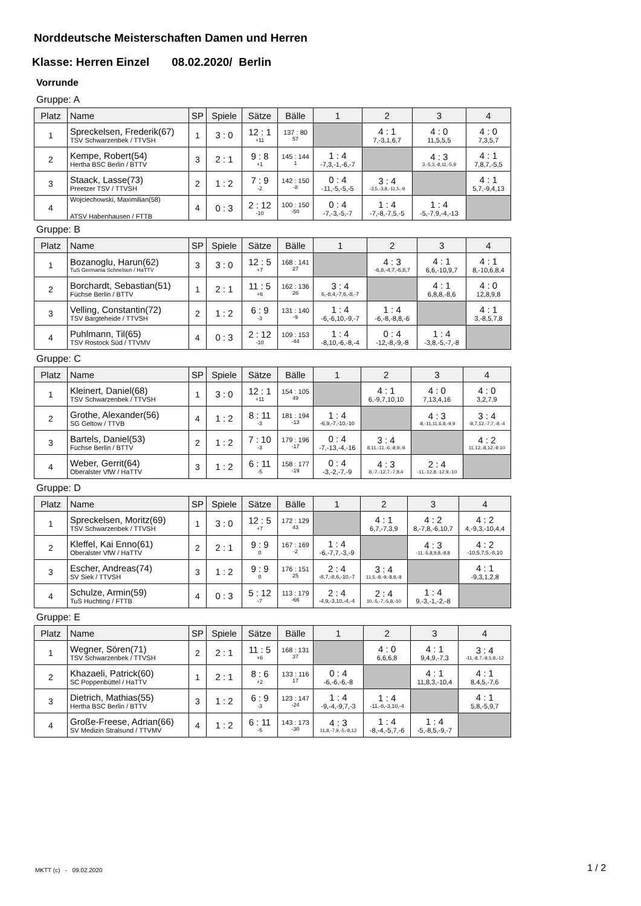Norddeutsche Meisterschaften Damen und Herren
Klasse: Herren Einzel 08.02.2020/ Berlin
Vorrunde
Gruppe: A
| Platz | Name | SP | Spiele | Sätze | Bälle | 1 | 2 | 3 | 4 |
| --- | --- | --- | --- | --- | --- | --- | --- | --- | --- |
| 1 | Spreckelsen, Frederik(67) TSV Schwarzenbek / TTVSH | 1 | 3 : 0 | 12 : 1 +11 | 137 : 80 57 | | 4 : 1 7,-3,1,6,7 | 4 : 0 11,5,5,5 | 4 : 0 7,3,5,7 |
| 2 | Kempe, Robert(54) Hertha BSC Berlin / BTTV | 3 | 2 : 1 | 9 : 8 +1 | 145 : 144 1 | 1 : 4 -7,3,-1,-6,-7 | | 4 : 3 3,-5,3,-8,11,-5,9 | 4 : 1 7,8,7,-5,5 |
| 3 | Staack, Lasse(73) Preetzer TSV / TTVSH | 2 | 1 : 2 | 7 : 9 -2 | 142 : 150 -8 | 0 : 4 -11,-5,-5,-5 | 3 : 4 -3,5,-3,8,-11,5,-9 | | 4 : 1 5,7,-9,4,13 |
| 4 | Wojciechowski, Maximilian(58) ATSV Habenhausen / FTTB | 4 | 0 : 3 | 2 : 12 -10 | 100 : 150 -50 | 0 : 4 -7,-3,-5,-7 | 1 : 4 -7,-8,-7,5,-5 | 1 : 4 -5,-7,9,-4,-13 | |
Gruppe: B
| Platz | Name | SP | Spiele | Sätze | Bälle | 1 | 2 | 3 | 4 |
| --- | --- | --- | --- | --- | --- | --- | --- | --- | --- |
| 1 | Bozanoglu, Harun(62) TuS Germania Schnelsen / HaTTV | 3 | 3 : 0 | 12 : 5 +7 | 168 : 141 27 | | 4 : 3 -6,8,-4,7,-6,8,7 | 4 : 1 6,6,-10,9,7 | 4 : 1 8,-10,6,8,4 |
| 2 | Borchardt, Sebastian(51) Füchse Berlin / BTTV | 1 | 2 : 1 | 11 : 5 +6 | 162 : 136 26 | 3 : 4 6,-8,4,-7,6,-8,-7 | | 4 : 1 6,8,8,-8,6 | 4 : 0 12,8,9,8 |
| 3 | Velling, Constantin(72) TSV Bargteheide / TTVSH | 2 | 1 : 2 | 6 : 9 -3 | 131 : 140 -9 | 1 : 4 -6,-6,10,-9,-7 | 1 : 4 -6,-8,-8,8,-6 | | 4 : 1 3,-8,5,7,8 |
| 4 | Puhlmann, Til(65) TSV Rostock Süd / TTVMV | 4 | 0 : 3 | 2 : 12 -10 | 109 : 153 -44 | 1 : 4 -8,10,-6,-8,-4 | 0 : 4 -12,-8,-9,-8 | 1 : 4 -3,8,-5,-7,-8 | |
Gruppe: C
| Platz | Name | SP | Spiele | Sätze | Bälle | 1 | 2 | 3 | 4 |
| --- | --- | --- | --- | --- | --- | --- | --- | --- | --- |
| 1 | Kleinert, Daniel(68) TSV Schwarzenbek / TTVSH | 1 | 3 : 0 | 12 : 1 +11 | 154 : 105 49 | | 4 : 1 6,-9,7,10,10 | 4 : 0 7,13,4,16 | 4 : 0 3,2,7,9 |
| 2 | Grothe, Alexander(56) SG Geltow / TTVB | 4 | 1 : 2 | 8 : 11 -3 | 181 : 194 -13 | 1 : 4 -6,9,-7,-10,-10 | | 4 : 3 -8,-11,11,6,8,-9,9 | 3 : 4 -8,7,12,-7,7,-8,-4 |
| 3 | Bartels, Daniel(53) Füchse Berlin / BTTV | 2 | 1 : 2 | 7 : 10 -3 | 179 : 196 -17 | 0 : 4 -7,-13,-4,-16 | 3 : 4 8,11,-11,-6,-8,9,-9 | | 4 : 2 11,12,-8,12,-9,10 |
| 4 | Weber, Gerrit(64) Oberalster VfW / HaTTV | 3 | 1 : 2 | 6 : 11 -5 | 158 : 177 -19 | 0 : 4 -3,-2,-7,-9 | 4 : 3 8,-7,-12,7,-7,8,4 | 2 : 4 -11,-12,8,-12,9,-10 | |
Gruppe: D
| Platz | Name | SP | Spiele | Sätze | Bälle | 1 | 2 | 3 | 4 |
| --- | --- | --- | --- | --- | --- | --- | --- | --- | --- |
| 1 | Spreckelsen, Moritz(69) TSV Schwarzenbek / TTVSH | 1 | 3 : 0 | 12 : 5 +7 | 172 : 129 43 | | 4 : 1 6,7,-7,3,9 | 4 : 2 8,-7,8,-6,10,7 | 4 : 2 4,-9,3,-10,4,4 |
| 2 | Kleffel, Kai Enno(61) Oberalster VfW / HaTTV | 2 | 2 : 1 | 9 : 9 0 | 167 : 169 -2 | 1 : 4 -6,-7,7,-3,-9 | | 4 : 3 -11,-5,8,9,8,-8,8 | 4 : 2 -10,5,7,5,-8,10 |
| 3 | Escher, Andreas(74) SV Siek / TTVSH | 3 | 1 : 2 | 9 : 9 0 | 176 : 151 25 | 2 : 4 -8,7,-8,6,-10,-7 | 3 : 4 11,5,-8,-9,-8,8,-8 | | 4 : 1 -9,3,1,2,8 |
| 4 | Schulze, Armin(59) TuS Huchting / FTTB | 4 | 0 : 3 | 5 : 12 -7 | 113 : 179 -66 | 2 : 4 -4,9,-3,10,-4,-4 | 2 : 4 10,-5,-7,-5,8,-10 | 1 : 4 9,-3,-1,-2,-8 | |
Gruppe: E
| Platz | Name | SP | Spiele | Sätze | Bälle | 1 | 2 | 3 | 4 |
| --- | --- | --- | --- | --- | --- | --- | --- | --- | --- |
| 1 | Wegner, Sören(71) TSV Schwarzenbek / TTVSH | 2 | 2 : 1 | 11 : 5 +6 | 168 : 131 37 | | 4 : 0 6,6,6,8 | 4 : 1 9,4,9,-7,3 | 3 : 4 -11,-8,7,-9,5,8,-12 |
| 2 | Khazaeli, Patrick(60) SC Poppenbüttel / HaTTV | 1 | 2 : 1 | 8 : 6 +2 | 133 : 116 17 | 0 : 4 -6,-6,-6,-8 | | 4 : 1 11,8,3,-10,4 | 4 : 1 8,4,5,-7,6 |
| 3 | Dietrich, Mathias(55) Hertha BSC Berlin / BTTV | 3 | 1 : 2 | 6 : 9 -3 | 123 : 147 -24 | 1 : 4 -9,-4,-9,7,-3 | 1 : 4 -11,-8,-3,10,-4 | | 4 : 1 5,8,-5,9,7 |
| 4 | Große-Freese, Adrian(66) SV Medizin Stralsund / TTVMV | 4 | 1 : 2 | 6 : 11 -5 | 143 : 173 -30 | 4 : 3 11,8,-7,9,-5,-8,12 | 1 : 4 -8,-4,-5,7,-6 | 1 : 4 -5,-8,5,-9,-7 | |
MKTT (c) - 09.02.2020 1 / 2